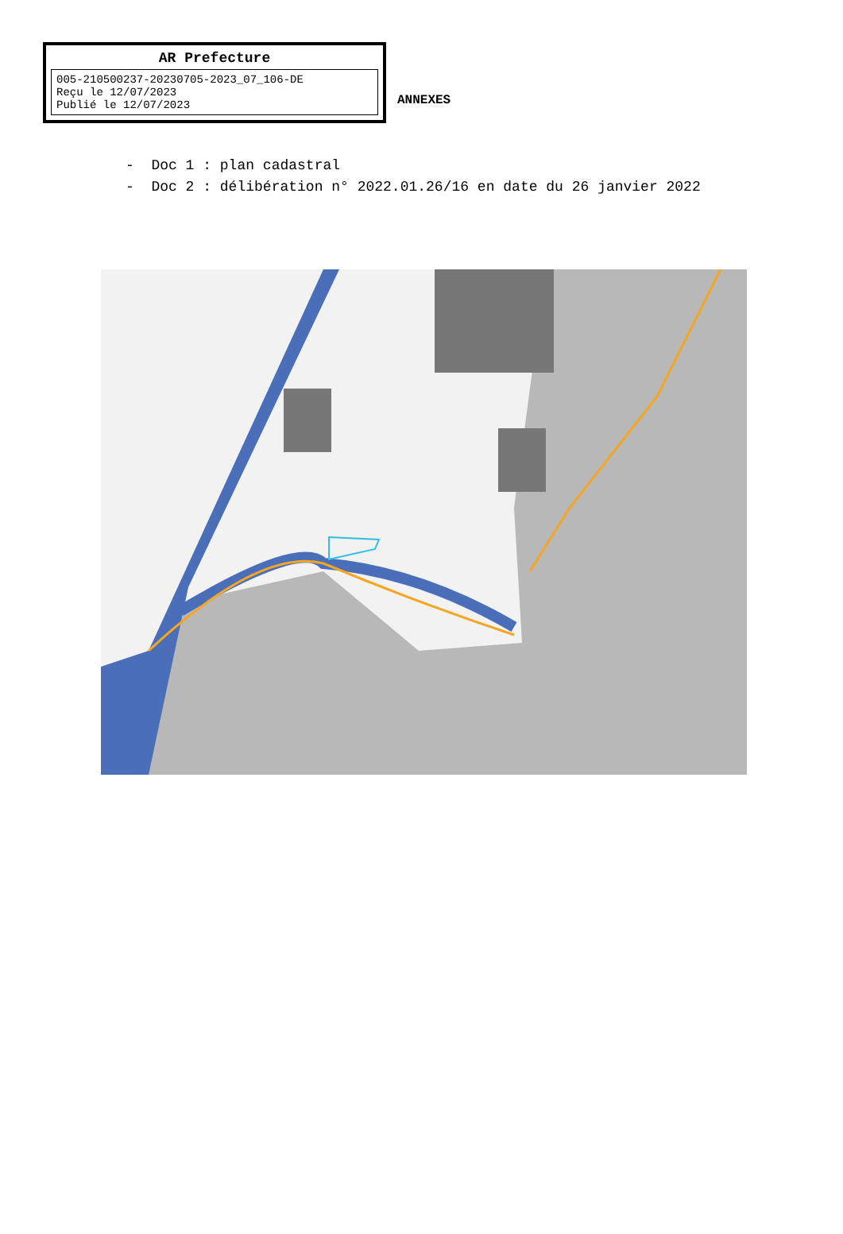AR Prefecture
005-210500237-20230705-2023_07_106-DE
Reçu le 12/07/2023
Publié le 12/07/2023
ANNEXES
- Doc 1 : plan cadastral
- Doc 2 : délibération n° 2022.01.26/16 en date du 26 janvier 2022